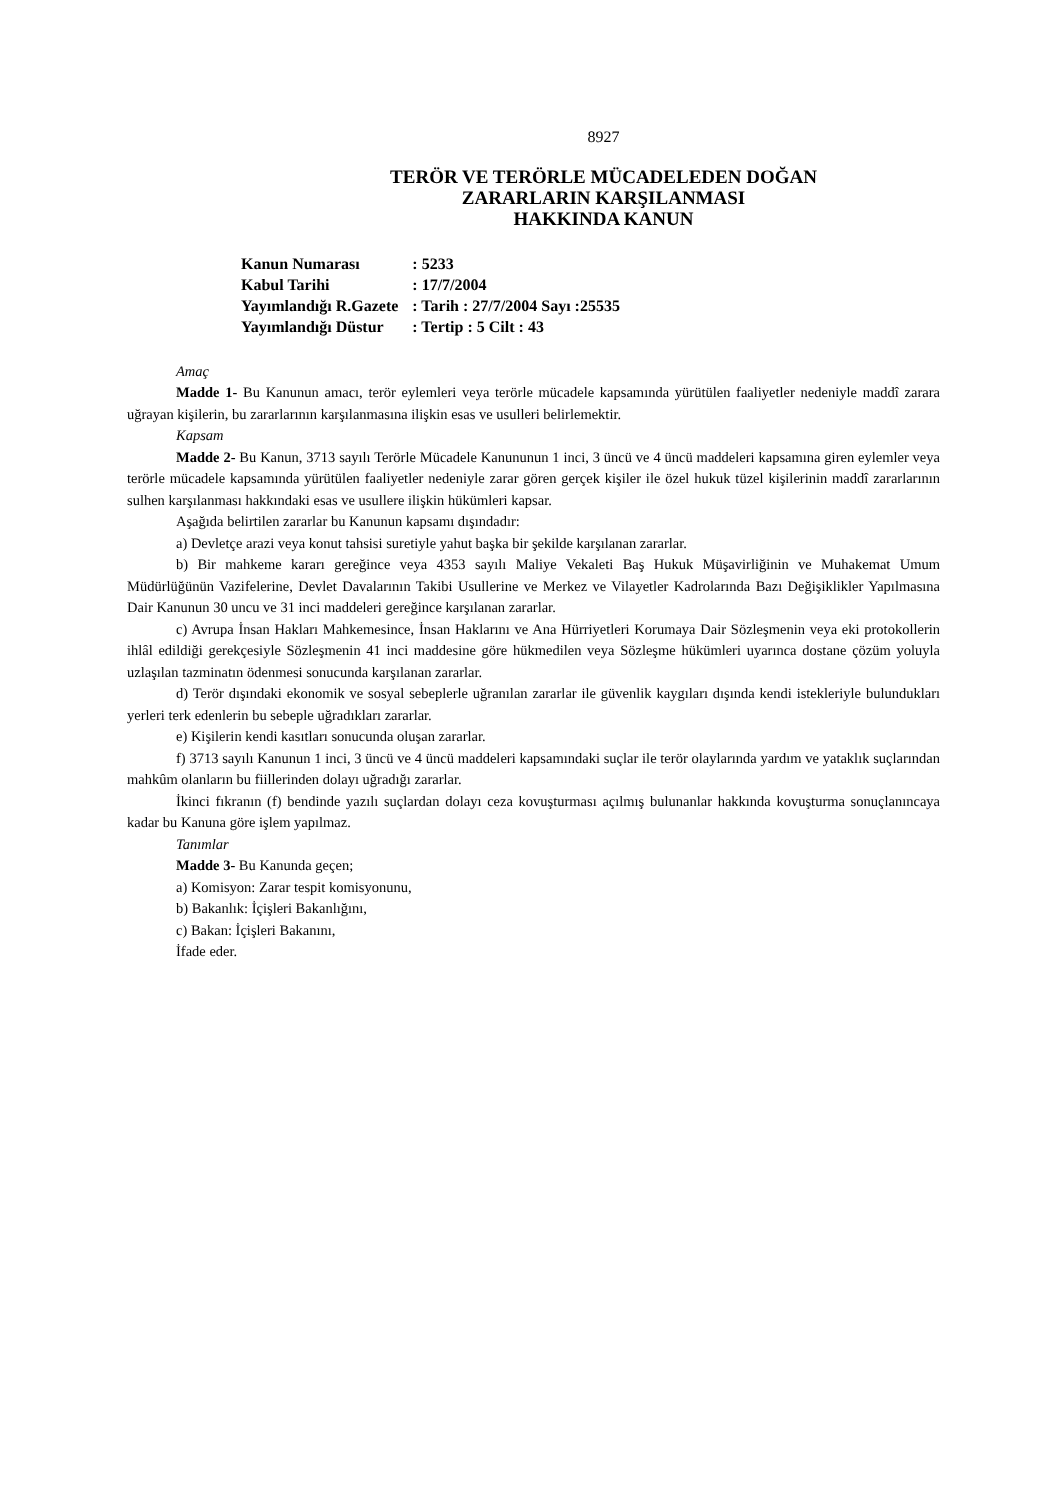8927
TERÖR VE TERÖRLE MÜCADELEDEN DOĞAN
ZARARLARIN KARŞILANMASI
HAKKINDA KANUN
| Kanun Numarası | : 5233 |
| Kabul Tarihi | : 17/7/2004 |
| Yayımlandığı R.Gazete | : Tarih : 27/7/2004 Sayı :25535 |
| Yayımlandığı Düstur | : Tertip : 5 Cilt : 43 |
Amaç
Madde 1- Bu Kanunun amacı, terör eylemleri veya terörle mücadele kapsamında yürütülen faaliyetler nedeniyle maddî zarara uğrayan kişilerin, bu zararlarının karşılanmasına ilişkin esas ve usulleri belirlemektir.
Kapsam
Madde 2- Bu Kanun, 3713 sayılı Terörle Mücadele Kanununun 1 inci, 3 üncü ve 4 üncü maddeleri kapsamına giren eylemler veya terörle mücadele kapsamında yürütülen faaliyetler nedeniyle zarar gören gerçek kişiler ile özel hukuk tüzel kişilerinin maddî zararlarının sulhen karşılanması hakkındaki esas ve usullere ilişkin hükümleri kapsar.
Aşağıda belirtilen zararlar bu Kanunun kapsamı dışındadır:
a) Devletçe arazi veya konut tahsisi suretiyle yahut başka bir şekilde karşılanan zararlar.
b) Bir mahkeme kararı gereğince veya 4353 sayılı Maliye Vekaleti Baş Hukuk Müşavirliğinin ve Muhakemat Umum Müdürlüğünün Vazifelerine, Devlet Davalarının Takibi Usullerine ve Merkez ve Vilayetler Kadrolarında Bazı Değişiklikler Yapılmasına Dair Kanunun 30 uncu ve 31 inci maddeleri gereğince karşılanan zararlar.
c) Avrupa İnsan Hakları Mahkemesince, İnsan Haklarını ve Ana Hürriyetleri Korumaya Dair Sözleşmenin veya eki protokollerin ihlâl edildiği gerekçesiyle Sözleşmenin 41 inci maddesine göre hükmedilen veya Sözleşme hükümleri uyarınca dostane çözüm yoluyla uzlaşılan tazminatın ödenmesi sonucunda karşılanan zararlar.
d) Terör dışındaki ekonomik ve sosyal sebeplerle uğranılan zararlar ile güvenlik kaygıları dışında kendi istekleriyle bulundukları yerleri terk edenlerin bu sebeple uğradıkları zararlar.
e) Kişilerin kendi kasıtları sonucunda oluşan zararlar.
f) 3713 sayılı Kanunun 1 inci, 3 üncü ve 4 üncü maddeleri kapsamındaki suçlar ile terör olaylarında yardım ve yataklık suçlarından mahkûm olanların bu fiillerinden dolayı uğradığı zararlar.
İkinci fıkranın (f) bendinde yazılı suçlardan dolayı ceza kovuşturması açılmış bulunanlar hakkında kovuşturma sonuçlanıncaya kadar bu Kanuna göre işlem yapılmaz.
Tanımlar
Madde 3- Bu Kanunda geçen;
a) Komisyon: Zarar tespit komisyonunu,
b) Bakanlık: İçişleri Bakanlığını,
c) Bakan: İçişleri Bakanını,
İfade eder.